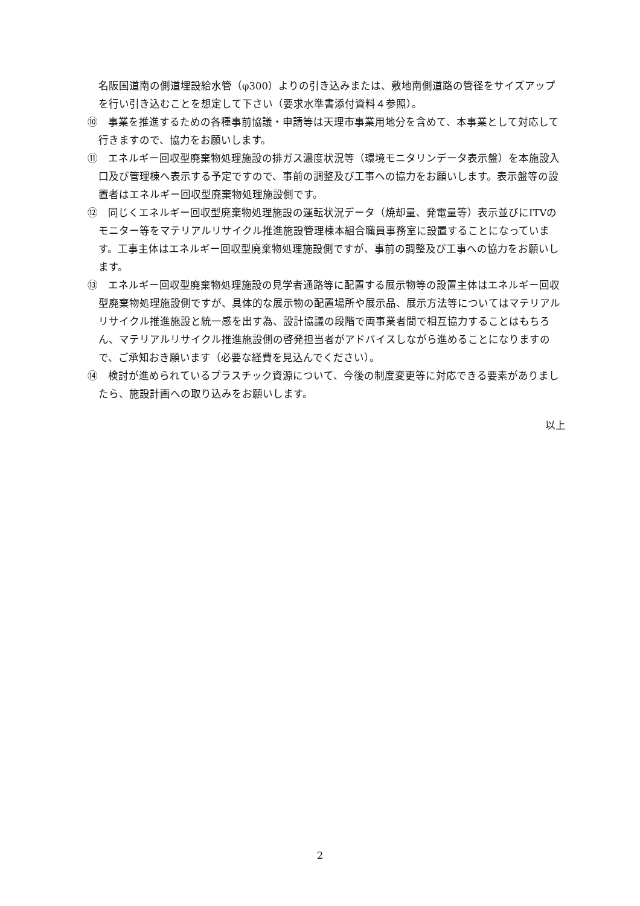名阪国道南の側道埋設給水管（φ300）よりの引き込みまたは、敷地南側道路の管径をサイズアップを行い引き込むことを想定して下さい（要求水準書添付資料４参照）。
⑩　事業を推進するための各種事前協議・申請等は天理市事業用地分を含めて、本事業として対応して行きますので、協力をお願いします。
⑪　エネルギー回収型廃棄物処理施設の排ガス濃度状況等（環境モニタリンデータ表示盤）を本施設入口及び管理棟へ表示する予定ですので、事前の調整及び工事への協力をお願いします。表示盤等の設置者はエネルギー回収型廃棄物処理施設側です。
⑫　同じくエネルギー回収型廃棄物処理施設の運転状況データ（焼却量、発電量等）表示並びにITVのモニター等をマテリアルリサイクル推進施設管理棟本組合職員事務室に設置することになっています。工事主体はエネルギー回収型廃棄物処理施設側ですが、事前の調整及び工事への協力をお願いします。
⑬　エネルギー回収型廃棄物処理施設の見学者通路等に配置する展示物等の設置主体はエネルギー回収型廃棄物処理施設側ですが、具体的な展示物の配置場所や展示品、展示方法等についてはマテリアルリサイクル推進施設と統一感を出す為、設計協議の段階で両事業者間で相互協力することはもちろん、マテリアルリサイクル推進施設側の啓発担当者がアドバイスしながら進めることになりますので、ご承知おき願います（必要な経費を見込んでください）。
⑭　検討が進められているプラスチック資源について、今後の制度変更等に対応できる要素がありましたら、施設計画への取り込みをお願いします。
以上
2